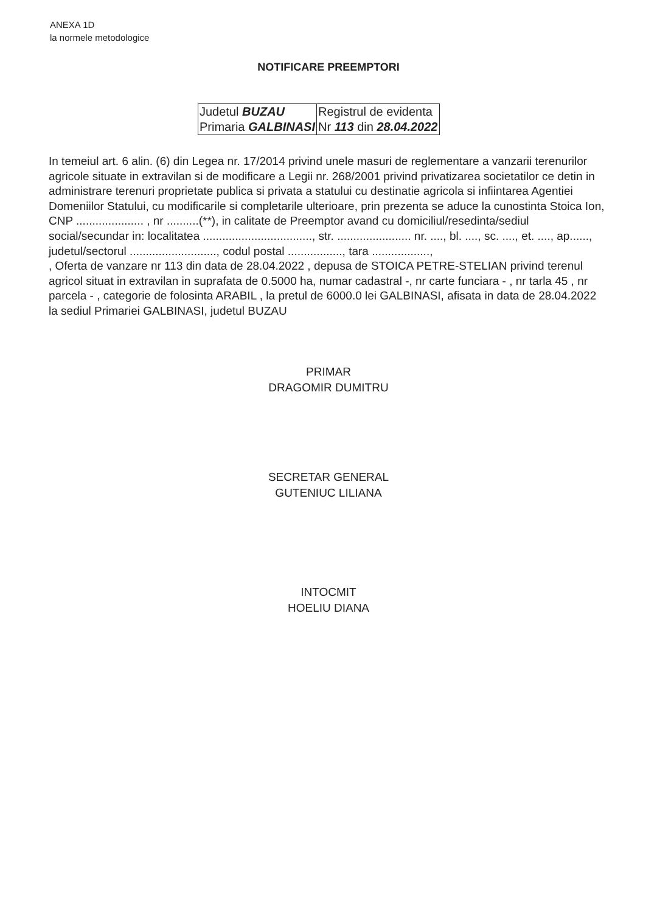ANEXA 1D
la normele metodologice
NOTIFICARE PREEMPTORI
| Judetul BUZAU Primaria GALBINASI | Registrul de evidenta Nr 113 din 28.04.2022 |
In temeiul art. 6 alin. (6) din Legea nr. 17/2014 privind unele masuri de reglementare a vanzarii terenurilor agricole situate in extravilan si de modificare a Legii nr. 268/2001 privind privatizarea societatilor ce detin in administrare terenuri proprietate publica si privata a statului cu destinatie agricola si infiintarea Agentiei Domeniilor Statului, cu modificarile si completarile ulterioare, prin prezenta se aduce la cunostinta Stoica Ion, CNP ..................... , nr ..........(**), in calitate de Preemptor avand cu domiciliul/resedinta/sediul social/secundar in: localitatea .................................., str. ....................... nr. ...., bl. ...., sc. ...., et. ...., ap......, judetul/sectorul ..........................., codul postal ................., tara ..................,
, Oferta de vanzare nr 113 din data de 28.04.2022 , depusa de STOICA PETRE-STELIAN privind terenul agricol situat in extravilan in suprafata de 0.5000 ha, numar cadastral -, nr carte funciara - , nr tarla 45 , nr parcela - , categorie de folosinta ARABIL , la pretul de 6000.0 lei GALBINASI, afisata in data de 28.04.2022 la sediul Primariei GALBINASI, judetul BUZAU
PRIMAR
DRAGOMIR DUMITRU
SECRETAR GENERAL
GUTENIUC LILIANA
INTOCMIT
HOELIU DIANA